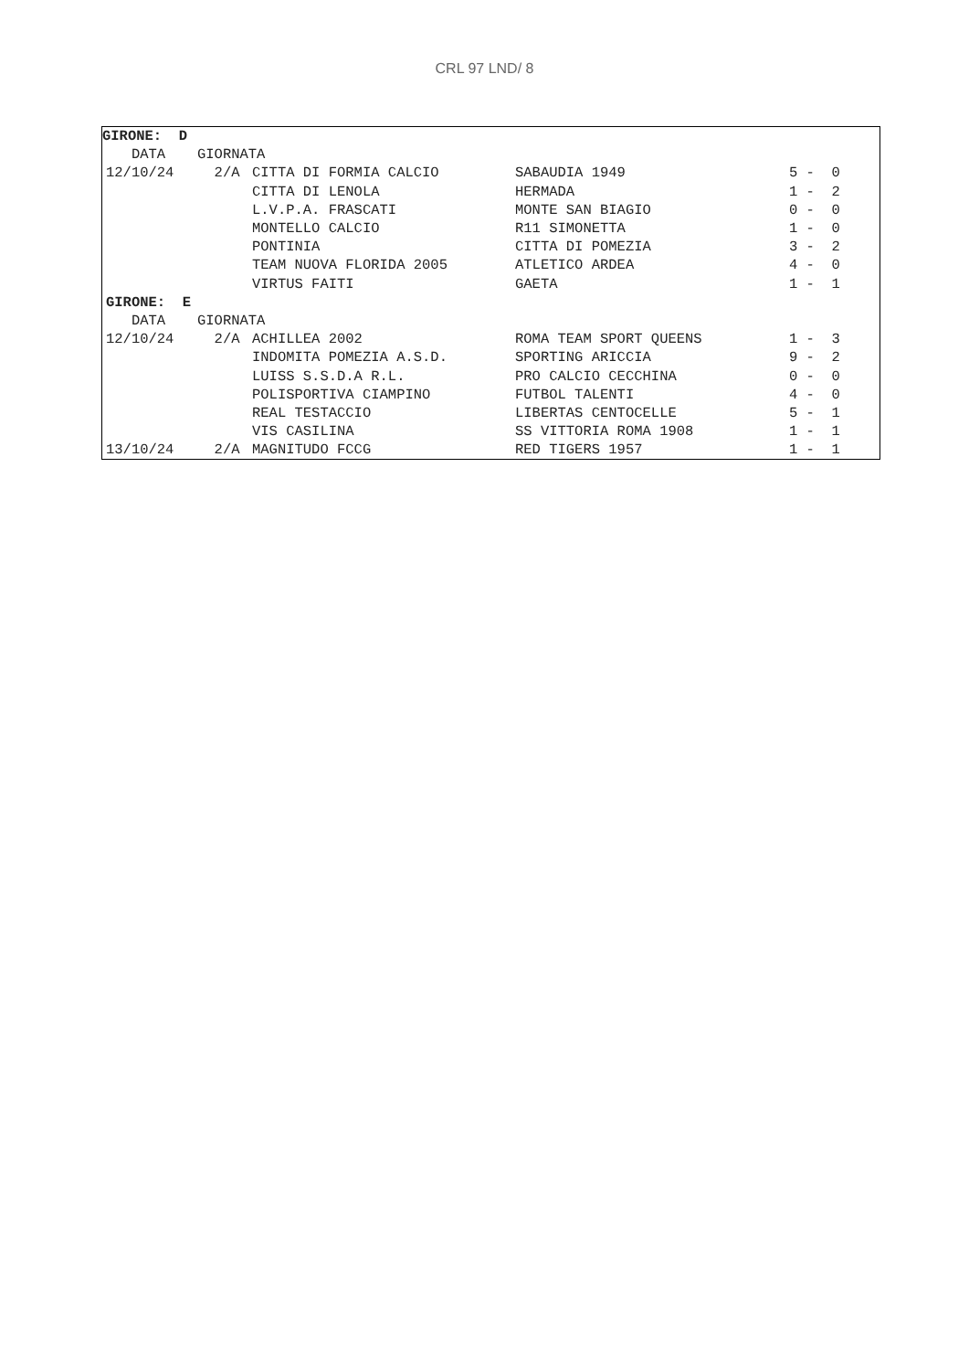CRL 97 LND/ 8
| GIRONE: D | | | | |
| --- | --- | --- | --- | --- |
| DATA | GIORNATA | | | |
| 12/10/24 | 2/A | CITTA DI FORMIA CALCIO | SABAUDIA 1949 | 5 - 0 |
| | | CITTA DI LENOLA | HERMADA | 1 - 2 |
| | | L.V.P.A. FRASCATI | MONTE SAN BIAGIO | 0 - 0 |
| | | MONTELLO CALCIO | R11 SIMONETTA | 1 - 0 |
| | | PONTINIA | CITTA DI POMEZIA | 3 - 2 |
| | | TEAM NUOVA FLORIDA 2005 | ATLETICO ARDEA | 4 - 0 |
| | | VIRTUS FAITI | GAETA | 1 - 1 |
| GIRONE: E | | | | |
| DATA | GIORNATA | | | |
| 12/10/24 | 2/A | ACHILLEA 2002 | ROMA TEAM SPORT QUEENS | 1 - 3 |
| | | INDOMITA POMEZIA A.S.D. | SPORTING ARICCIA | 9 - 2 |
| | | LUISS S.S.D.A R.L. | PRO CALCIO CECCHINA | 0 - 0 |
| | | POLISPORTIVA CIAMPINO | FUTBOL TALENTI | 4 - 0 |
| | | REAL TESTACCIO | LIBERTAS CENTOCELLE | 5 - 1 |
| | | VIS CASILINA | SS VITTORIA ROMA 1908 | 1 - 1 |
| 13/10/24 | 2/A | MAGNITUDO FCCG | RED TIGERS 1957 | 1 - 1 |